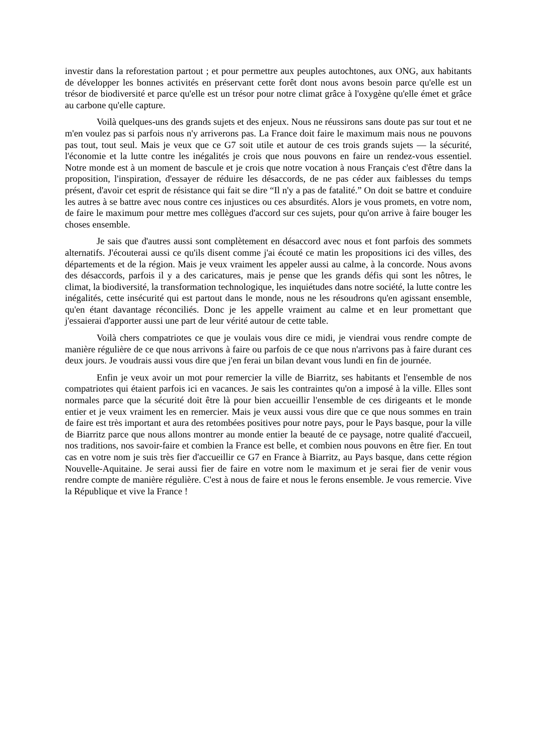investir dans la reforestation partout ; et pour permettre aux peuples autochtones, aux ONG, aux habitants de développer les bonnes activités en préservant cette forêt dont nous avons besoin parce qu'elle est un trésor de biodiversité et parce qu'elle est un trésor pour notre climat grâce à l'oxygène qu'elle émet et grâce au carbone qu'elle capture.
Voilà quelques-uns des grands sujets et des enjeux. Nous ne réussirons sans doute pas sur tout et ne m'en voulez pas si parfois nous n'y arriverons pas. La France doit faire le maximum mais nous ne pouvons pas tout, tout seul. Mais je veux que ce G7 soit utile et autour de ces trois grands sujets — la sécurité, l'économie et la lutte contre les inégalités je crois que nous pouvons en faire un rendez-vous essentiel. Notre monde est à un moment de bascule et je crois que notre vocation à nous Français c'est d'être dans la proposition, l'inspiration, d'essayer de réduire les désaccords, de ne pas céder aux faiblesses du temps présent, d'avoir cet esprit de résistance qui fait se dire “Il n'y a pas de fatalité.” On doit se battre et conduire les autres à se battre avec nous contre ces injustices ou ces absurdités. Alors je vous promets, en votre nom, de faire le maximum pour mettre mes collègues d'accord sur ces sujets, pour qu'on arrive à faire bouger les choses ensemble.
Je sais que d'autres aussi sont complètement en désaccord avec nous et font parfois des sommets alternatifs. J'écouterai aussi ce qu'ils disent comme j'ai écouté ce matin les propositions ici des villes, des départements et de la région. Mais je veux vraiment les appeler aussi au calme, à la concorde. Nous avons des désaccords, parfois il y a des caricatures, mais je pense que les grands défis qui sont les nôtres, le climat, la biodiversité, la transformation technologique, les inquiétudes dans notre société, la lutte contre les inégalités, cette insécurité qui est partout dans le monde, nous ne les résoudrons qu'en agissant ensemble, qu'en étant davantage réconciliés. Donc je les appelle vraiment au calme et en leur promettant que j'essaierai d'apporter aussi une part de leur vérité autour de cette table.
Voilà chers compatriotes ce que je voulais vous dire ce midi, je viendrai vous rendre compte de manière régulière de ce que nous arrivons à faire ou parfois de ce que nous n'arrivons pas à faire durant ces deux jours. Je voudrais aussi vous dire que j'en ferai un bilan devant vous lundi en fin de journée.
Enfin je veux avoir un mot pour remercier la ville de Biarritz, ses habitants et l'ensemble de nos compatriotes qui étaient parfois ici en vacances. Je sais les contraintes qu'on a imposé à la ville. Elles sont normales parce que la sécurité doit être là pour bien accueillir l'ensemble de ces dirigeants et le monde entier et je veux vraiment les en remercier. Mais je veux aussi vous dire que ce que nous sommes en train de faire est très important et aura des retombées positives pour notre pays, pour le Pays basque, pour la ville de Biarritz parce que nous allons montrer au monde entier la beauté de ce paysage, notre qualité d'accueil, nos traditions, nos savoir-faire et combien la France est belle, et combien nous pouvons en être fier. En tout cas en votre nom je suis très fier d'accueillir ce G7 en France à Biarritz, au Pays basque, dans cette région Nouvelle-Aquitaine. Je serai aussi fier de faire en votre nom le maximum et je serai fier de venir vous rendre compte de manière régulière. C'est à nous de faire et nous le ferons ensemble. Je vous remercie. Vive la République et vive la France !